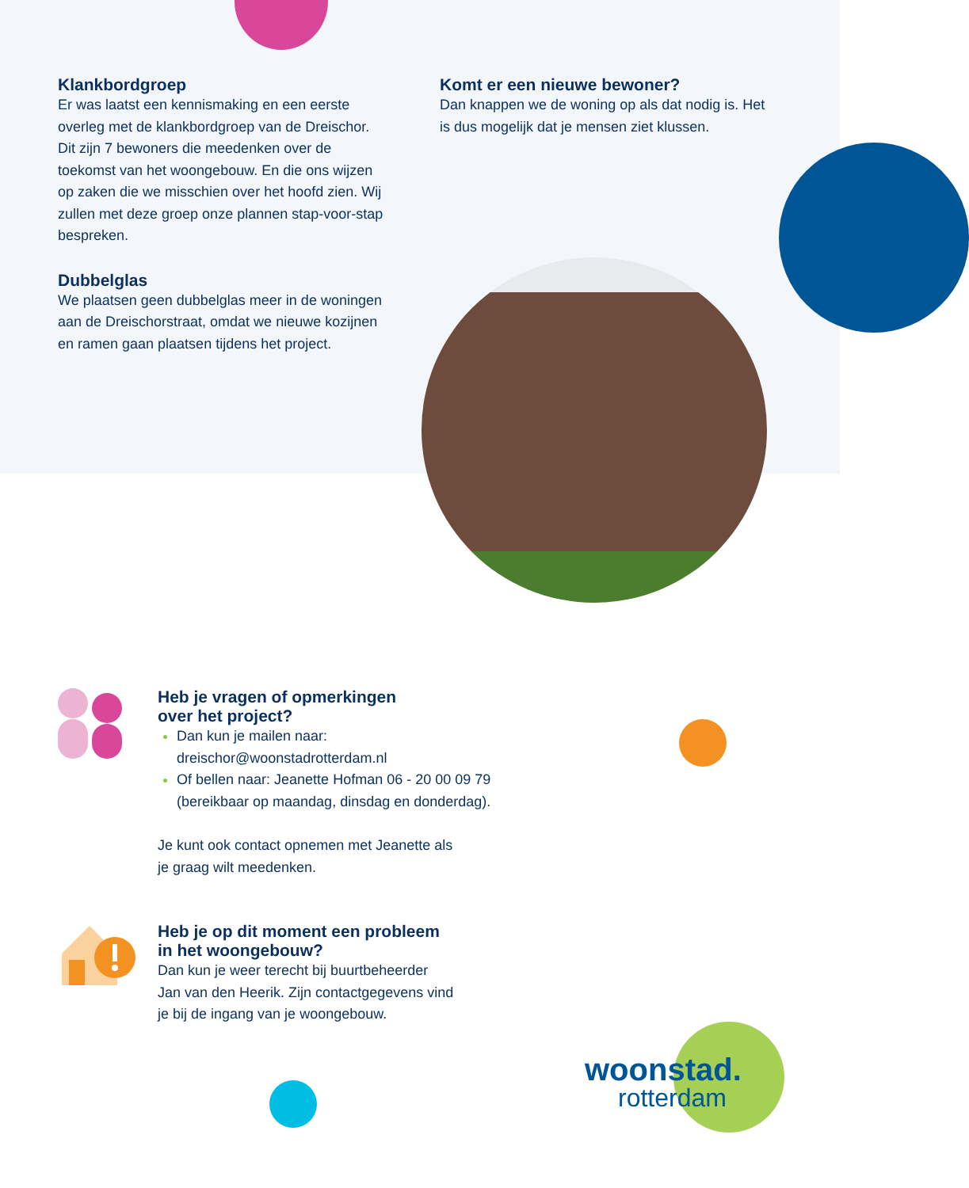Klankbordgroep
Er was laatst een kennismaking en een eerste overleg met de klankbordgroep van de Dreischor. Dit zijn 7 bewoners die meedenken over de toekomst van het woongebouw. En die ons wijzen op zaken die we misschien over het hoofd zien. Wij zullen met deze groep onze plannen stap-voor-stap bespreken.
Dubbelglas
We plaatsen geen dubbelglas meer in de woningen aan de Dreischorstraat, omdat we nieuwe kozijnen en ramen gaan plaatsen tijdens het project.
Komt er een nieuwe bewoner?
Dan knappen we de woning op als dat nodig is. Het is dus mogelijk dat je mensen ziet klussen.
Heb je vragen of opmerkingen
over het project?
Dan kun je mailen naar:
dreischor@woonstadrotterdam.nl
Of bellen naar: Jeanette Hofman 06 - 20 00 09 79
(bereikbaar op maandag, dinsdag en donderdag).
Je kunt ook contact opnemen met Jeanette als
je graag wilt meedenken.
Heb je op dit moment een probleem
in het woongebouw?
Dan kun je weer terecht bij buurtbeheerder
Jan van den Heerik. Zijn contactgegevens vind
je bij de ingang van je woongebouw.
woonstad.
rotterdam